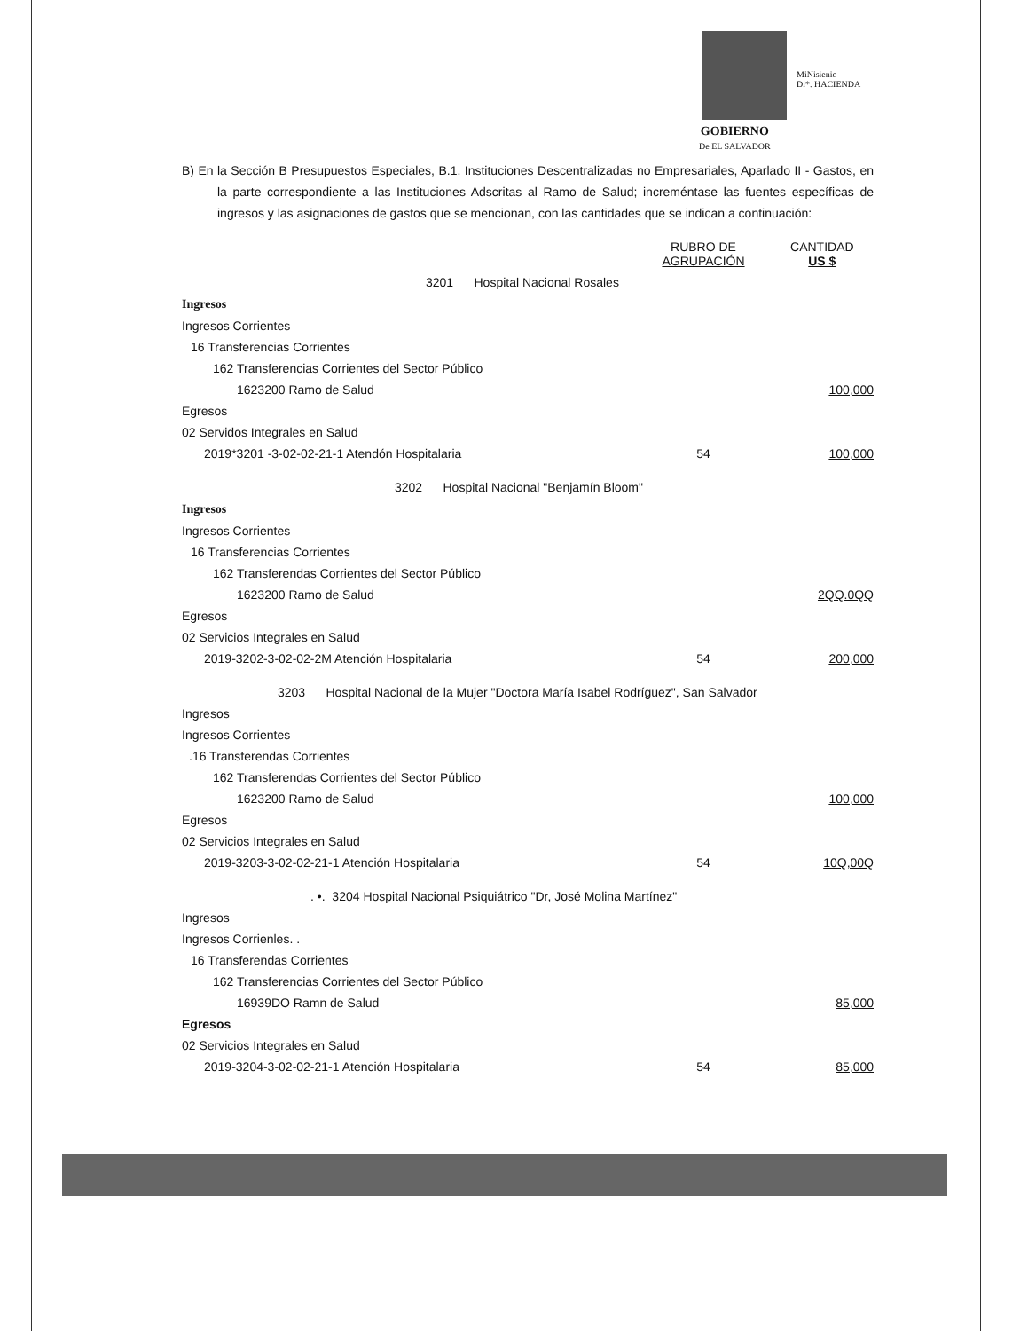MiNisienio
Di*. HACIENDA
GOBIERNO
De EL SALVADOR
B) En la Sección B Presupuestos Especiales, B.1. Instituciones Descentralizadas no Empresariales, Aparlado II - Gastos, en la parte correspondiente a las Instituciones Adscritas al Ramo de Salud; increméntase las fuentes específicas de ingresos y las asignaciones de gastos que se mencionan, con las cantidades que se indican a continuación:
| | RUBRO DE AGRUPACIÓN | CANTIDAD US $ |
| --- | --- | --- |
| 3201 Hospital Nacional Rosales | | |
| Ingresos | | |
| Ingresos Corrientes | | |
| 16 Transferencias Corrientes | | |
| 162 Transferencias Corrientes del Sector Público | | |
| 1623200 Ramo de Salud | | 100,000 |
| Egresos | | |
| 02 Servidos Integrales en Salud | | |
| 2019*3201 -3-02-02-21-1 Atendón Hospitalaria | 54 | 100,000 |
| 3202 Hospital Nacional "Benjamín Bloom" | | |
| Ingresos | | |
| Ingresos Corrientes | | |
| 16 Transferencias Corrientes | | |
| 162 Transferendas Corrientes del Sector Público | | |
| 1623200 Ramo de Salud | | 2QQ.0QQ |
| Egresos | | |
| 02 Servicios Integrales en Salud | | |
| 2019-3202-3-02-02-2M Atención Hospitalaria | 54 | 200,000 |
| 3203 Hospital Nacional de la Mujer "Doctora María Isabel Rodríguez", San Salvador | | |
| Ingresos | | |
| Ingresos Corrientes | | |
| .16 Transferendas Corrientes | | |
| 162 Transferendas Corrientes del Sector Público | | |
| 1623200 Ramo de Salud | | 100,000 |
| Egresos | | |
| 02 Servicios Integrales en Salud | | |
| 2019-3203-3-02-02-21-1 Atención Hospitalaria | 54 | 10Q,00Q |
| . •. 3204 Hospital Nacional Psiquiátrico "Dr, José Molina Martínez" | | |
| Ingresos | | |
| Ingresos Corrienles. . | | |
| 16 Transferendas Corrientes | | |
| 162 Transferencias Corrientes del Sector Público | | |
| 16939DO Ramn de Salud | | 85,000 |
| Egresos | | |
| 02 Servicios Integrales en Salud | | |
| 2019-3204-3-02-02-21-1 Atención Hospitalaria | 54 | 85,000 |